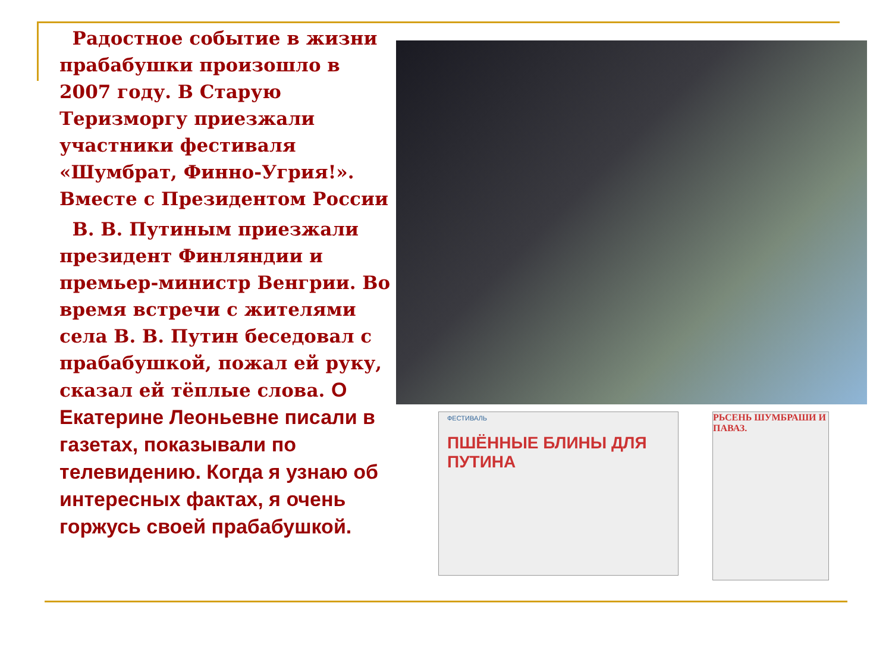Радостное событие в жизни прабабушки произошло в 2007 году. В Старую Теризморгу приезжали участники фестиваля «Шумбрат, Финно-Угрия!». Вместе с Президентом России
В. В. Путиным приезжали президент Финляндии и премьер-министр Венгрии. Во время встречи с жителями села В. В. Путин беседовал с прабабушкой, пожал ей руку, сказал ей тёплые слова. О Екатерине Леоньевне писали в газетах, показывали по телевидению. Когда я узнаю об интересных фактах, я очень горжусь своей прабабушкой.
ФЕСТИВАЛЬ
ПШЁННЫЕ БЛИНЫ ДЛЯ ПУТИНА
РЬСЕНЬ ШУМБРАШИ И ПАВАЗ.